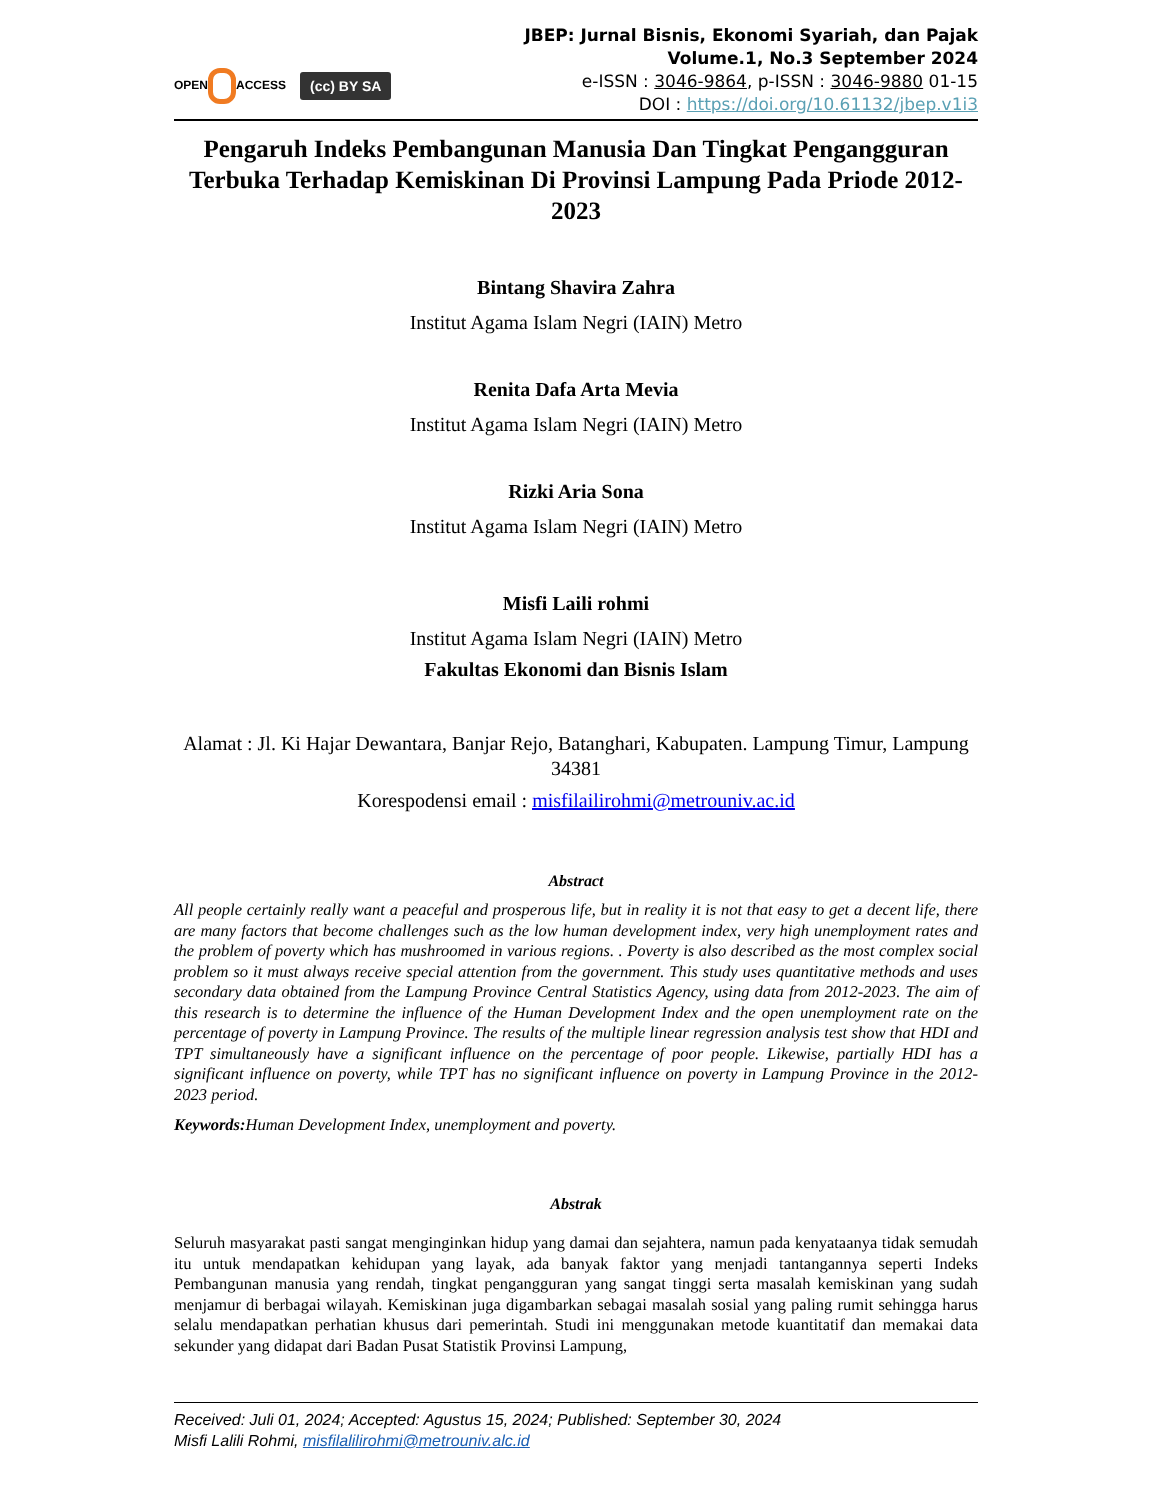OPEN ACCESS
(cc) BY SA
JBEP: Jurnal Bisnis, Ekonomi Syariah, dan Pajak
Volume.1, No.3 September 2024
e-ISSN : 3046-9864, p-ISSN : 3046-9880 01-15
DOI : https://doi.org/10.61132/jbep.v1i3
Pengaruh Indeks Pembangunan Manusia Dan Tingkat Pengangguran Terbuka Terhadap Kemiskinan Di Provinsi Lampung Pada Priode 2012-2023
Bintang Shavira Zahra
Institut Agama Islam Negri (IAIN) Metro
Renita Dafa Arta Mevia
Institut Agama Islam Negri (IAIN) Metro
Rizki Aria Sona
Institut Agama Islam Negri (IAIN) Metro
Misfi Laili rohmi
Institut Agama Islam Negri (IAIN) Metro
Fakultas Ekonomi dan Bisnis Islam
Alamat : Jl. Ki Hajar Dewantara, Banjar Rejo, Batanghari, Kabupaten. Lampung Timur, Lampung 34381
Korespodensi email : misfilailirohmi@metrouniv.ac.id
Abstract
All people certainly really want a peaceful and prosperous life, but in reality it is not that easy to get a decent life, there are many factors that become challenges such as the low human development index, very high unemployment rates and the problem of poverty which has mushroomed in various regions. . Poverty is also described as the most complex social problem so it must always receive special attention from the government. This study uses quantitative methods and uses secondary data obtained from the Lampung Province Central Statistics Agency, using data from 2012-2023. The aim of this research is to determine the influence of the Human Development Index and the open unemployment rate on the percentage of poverty in Lampung Province. The results of the multiple linear regression analysis test show that HDI and TPT simultaneously have a significant influence on the percentage of poor people. Likewise, partially HDI has a significant influence on poverty, while TPT has no significant influence on poverty in Lampung Province in the 2012-2023 period.
Keywords: Human Development Index, unemployment and poverty.
Abstrak
Seluruh masyarakat pasti sangat menginginkan hidup yang damai dan sejahtera, namun pada kenyataanya tidak semudah itu untuk mendapatkan kehidupan yang layak, ada banyak faktor yang menjadi tantangannya seperti Indeks Pembangunan manusia yang rendah, tingkat pengangguran yang sangat tinggi serta masalah kemiskinan yang sudah menjamur di berbagai wilayah. Kemiskinan juga digambarkan sebagai masalah sosial yang paling rumit sehingga harus selalu mendapatkan perhatian khusus dari pemerintah. Studi ini menggunakan metode kuantitatif dan memakai data sekunder yang didapat dari Badan Pusat Statistik Provinsi Lampung,
Received: Juli 01, 2024; Accepted: Agustus 15, 2024; Published: September 30, 2024
Misfi Lalili Rohmi, misfilalilirohmi@metrouniv.alc.id